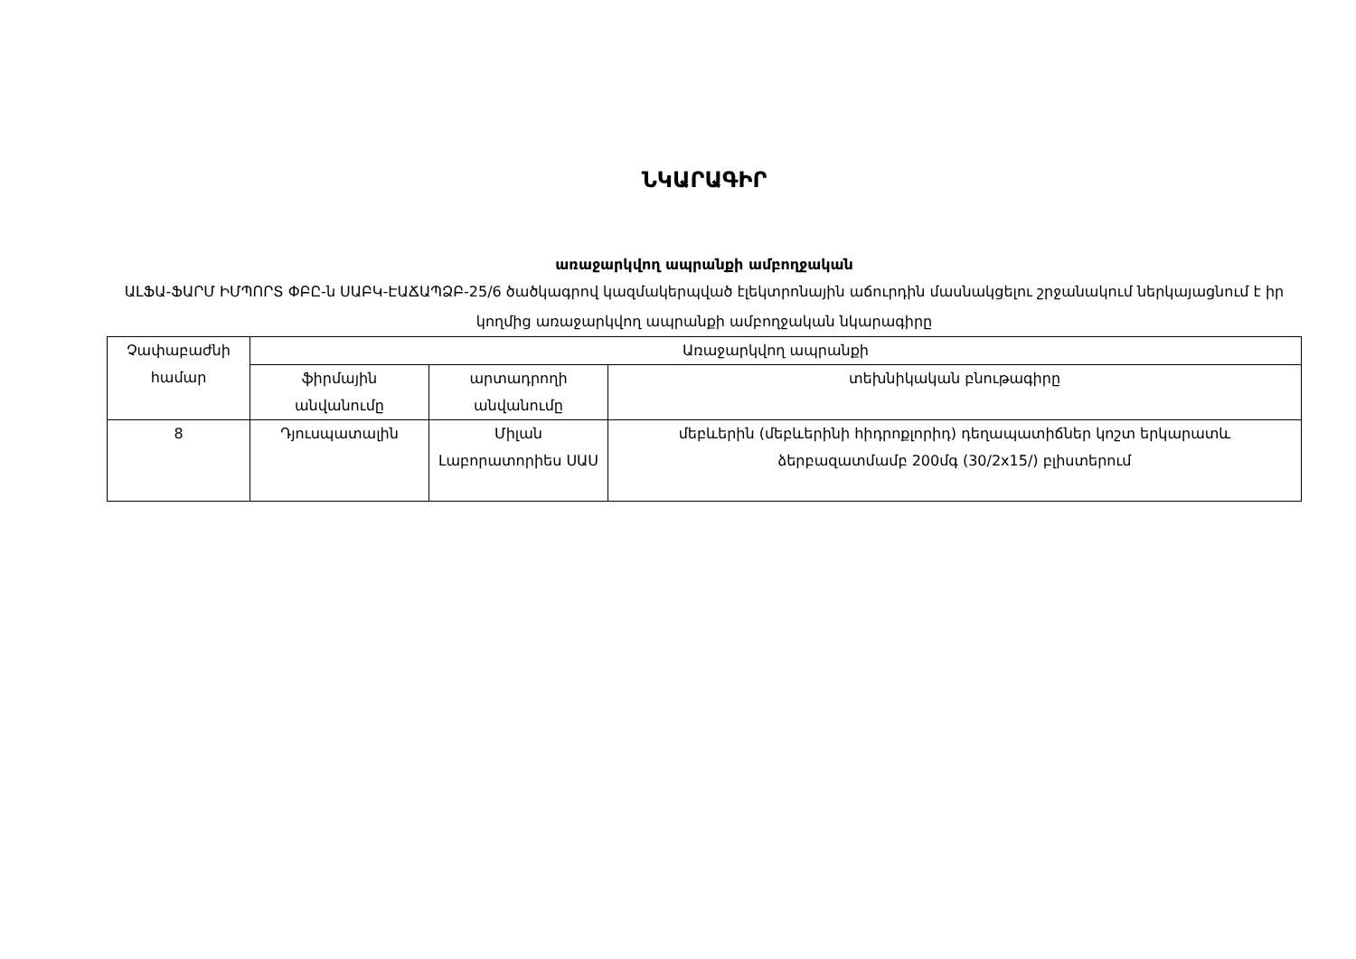ՆԿԱՐԱԳԻՐ
առաջարկվող ապրանքի ամբողջական
ԱԼՖԱ-ՖԱՐՄ ԻՄՊՈՐՏ ՓԲԸ-ն ՍԱԲԿ-ԷԱՃԱՊՁԲ-25/6 ծածկագրով կազմակերպված էլեկտրոնային աճուրդին մասնակցելու շրջանակում ներկայացնում է իր կողմից առաջարկվող ապրանքի ամբողջական նկարագիրը
| Չափաբաժնի համար | Առաջարկվող ապրանքի | | |
| --- | --- | --- | --- |
| | ֆիրմային անվանումը | արտադրողի անվանումը | տեխնիկական բնութագիրը |
| 8 | Դյուսպատալին | Միլան Լաբորատորիես ՍԱՍ | մեբևերին (մեբևերինի հիդրոքլորիդ) դեղապատիճներ կոշտ երկարատև ձերբազատմամբ 200մգ (30/2x15/) բլիստերում |